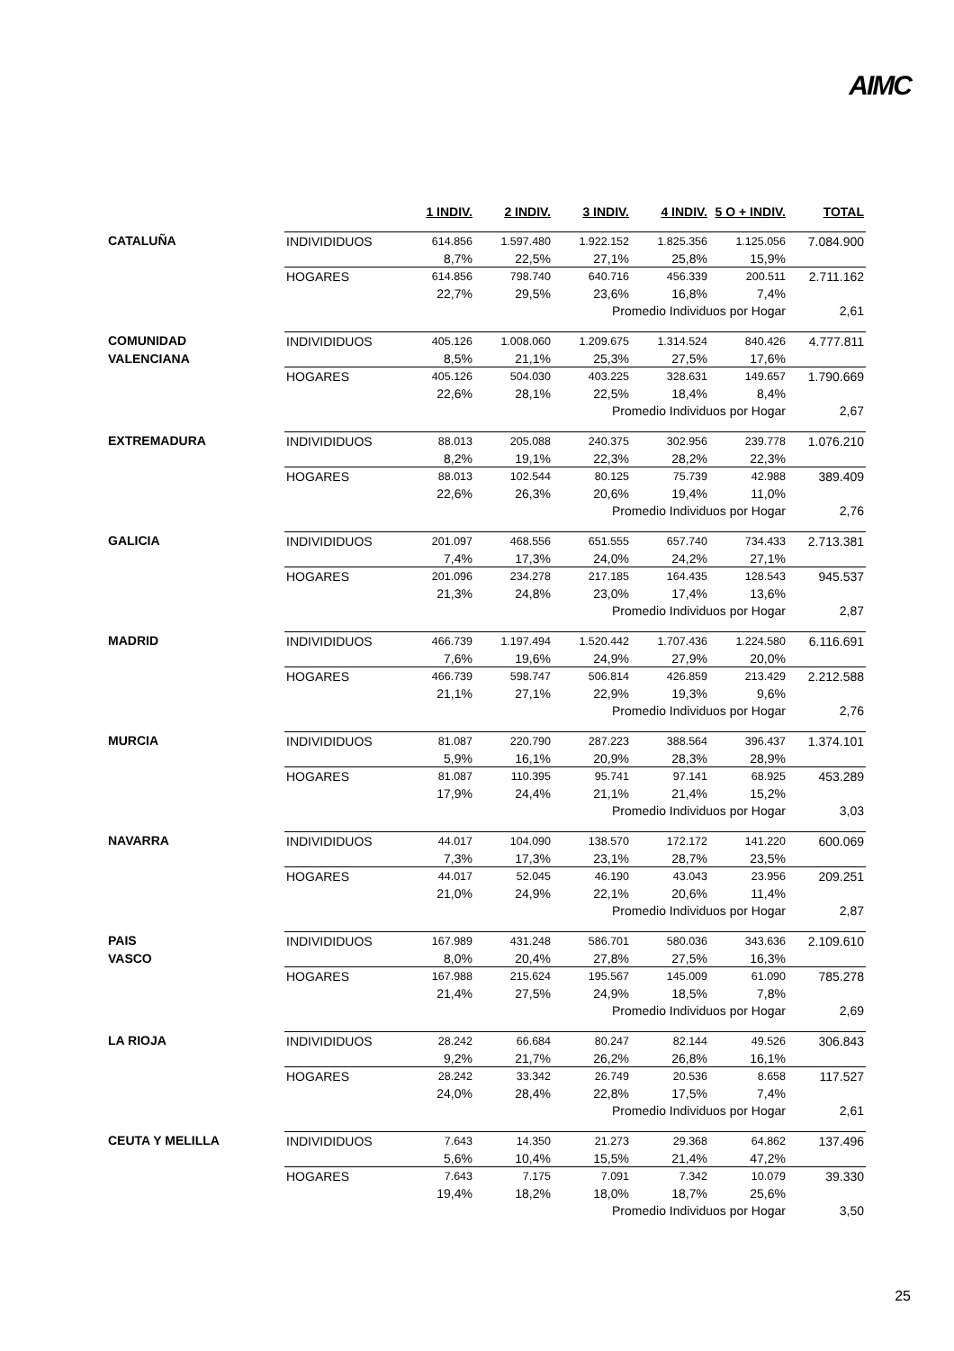AIMC
| | | 1 INDIV. | 2 INDIV. | 3 INDIV. | 4 INDIV. | 5 O + INDIV. | TOTAL |
| --- | --- | --- | --- | --- | --- | --- | --- |
| CATALUÑA | INDIVIDIDUOS | 614.856 | 1.597.480 | 1.922.152 | 1.825.356 | 1.125.056 | 7.084.900 |
| | | 8,7% | 22,5% | 27,1% | 25,8% | 15,9% | |
| | HOGARES | 614.856 | 798.740 | 640.716 | 456.339 | 200.511 | 2.711.162 |
| | | 22,7% | 29,5% | 23,6% | 16,8% | 7,4% | |
| | | | | Promedio Individuos por Hogar | | | 2,61 |
| COMUNIDAD | INDIVIDIDUOS | 405.126 | 1.008.060 | 1.209.675 | 1.314.524 | 840.426 | 4.777.811 |
| VALENCIANA | | 8,5% | 21,1% | 25,3% | 27,5% | 17,6% | |
| | HOGARES | 405.126 | 504.030 | 403.225 | 328.631 | 149.657 | 1.790.669 |
| | | 22,6% | 28,1% | 22,5% | 18,4% | 8,4% | |
| | | | | Promedio Individuos por Hogar | | | 2,67 |
| EXTREMADURA | INDIVIDIDUOS | 88.013 | 205.088 | 240.375 | 302.956 | 239.778 | 1.076.210 |
| | | 8,2% | 19,1% | 22,3% | 28,2% | 22,3% | |
| | HOGARES | 88.013 | 102.544 | 80.125 | 75.739 | 42.988 | 389.409 |
| | | 22,6% | 26,3% | 20,6% | 19,4% | 11,0% | |
| | | | | Promedio Individuos por Hogar | | | 2,76 |
| GALICIA | INDIVIDIDUOS | 201.097 | 468.556 | 651.555 | 657.740 | 734.433 | 2.713.381 |
| | | 7,4% | 17,3% | 24,0% | 24,2% | 27,1% | |
| | HOGARES | 201.096 | 234.278 | 217.185 | 164.435 | 128.543 | 945.537 |
| | | 21,3% | 24,8% | 23,0% | 17,4% | 13,6% | |
| | | | | Promedio Individuos por Hogar | | | 2,87 |
| MADRID | INDIVIDIDUOS | 466.739 | 1.197.494 | 1.520.442 | 1.707.436 | 1.224.580 | 6.116.691 |
| | | 7,6% | 19,6% | 24,9% | 27,9% | 20,0% | |
| | HOGARES | 466.739 | 598.747 | 506.814 | 426.859 | 213.429 | 2.212.588 |
| | | 21,1% | 27,1% | 22,9% | 19,3% | 9,6% | |
| | | | | Promedio Individuos por Hogar | | | 2,76 |
| MURCIA | INDIVIDIDUOS | 81.087 | 220.790 | 287.223 | 388.564 | 396.437 | 1.374.101 |
| | | 5,9% | 16,1% | 20,9% | 28,3% | 28,9% | |
| | HOGARES | 81.087 | 110.395 | 95.741 | 97.141 | 68.925 | 453.289 |
| | | 17,9% | 24,4% | 21,1% | 21,4% | 15,2% | |
| | | | | Promedio Individuos por Hogar | | | 3,03 |
| NAVARRA | INDIVIDIDUOS | 44.017 | 104.090 | 138.570 | 172.172 | 141.220 | 600.069 |
| | | 7,3% | 17,3% | 23,1% | 28,7% | 23,5% | |
| | HOGARES | 44.017 | 52.045 | 46.190 | 43.043 | 23.956 | 209.251 |
| | | 21,0% | 24,9% | 22,1% | 20,6% | 11,4% | |
| | | | | Promedio Individuos por Hogar | | | 2,87 |
| PAIS | INDIVIDIDUOS | 167.989 | 431.248 | 586.701 | 580.036 | 343.636 | 2.109.610 |
| VASCO | | 8,0% | 20,4% | 27,8% | 27,5% | 16,3% | |
| | HOGARES | 167.988 | 215.624 | 195.567 | 145.009 | 61.090 | 785.278 |
| | | 21,4% | 27,5% | 24,9% | 18,5% | 7,8% | |
| | | | | Promedio Individuos por Hogar | | | 2,69 |
| LA RIOJA | INDIVIDIDUOS | 28.242 | 66.684 | 80.247 | 82.144 | 49.526 | 306.843 |
| | | 9,2% | 21,7% | 26,2% | 26,8% | 16,1% | |
| | HOGARES | 28.242 | 33.342 | 26.749 | 20.536 | 8.658 | 117.527 |
| | | 24,0% | 28,4% | 22,8% | 17,5% | 7,4% | |
| | | | | Promedio Individuos por Hogar | | | 2,61 |
| CEUTA Y MELILLA | INDIVIDIDUOS | 7.643 | 14.350 | 21.273 | 29.368 | 64.862 | 137.496 |
| | | 5,6% | 10,4% | 15,5% | 21,4% | 47,2% | |
| | HOGARES | 7.643 | 7.175 | 7.091 | 7.342 | 10.079 | 39.330 |
| | | 19,4% | 18,2% | 18,0% | 18,7% | 25,6% | |
| | | | | Promedio Individuos por Hogar | | | 3,50 |
25